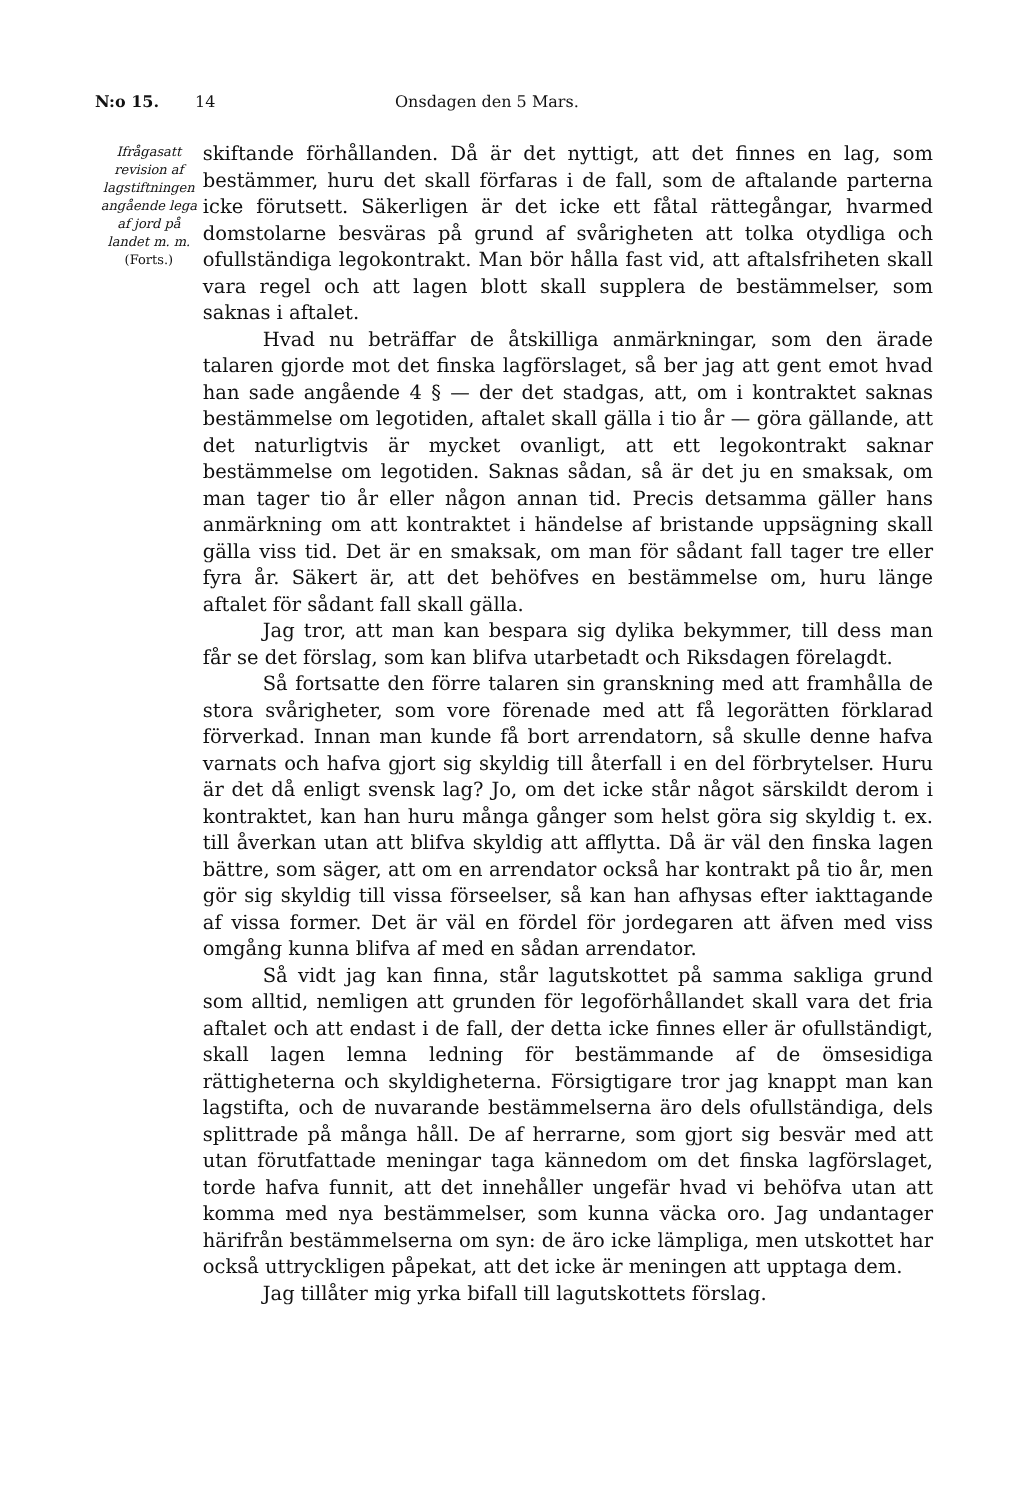N:o 15. 14 Onsdagen den 5 Mars.
Ifrågasatt revision af lagstiftningen angående lega af jord på landet m. m.
(Forts.)
skiftande förhållanden. Då är det nyttigt, att det finnes en lag, som bestämmer, huru det skall förfaras i de fall, som de aftalande parterna icke förutsett. Säkerligen är det icke ett fåtal rättegångar, hvarmed domstolarne besväras på grund af svårigheten att tolka otydliga och ofullständiga legokontrakt. Man bör hålla fast vid, att aftalsfriheten skall vara regel och att lagen blott skall supplera de bestämmelser, som saknas i aftalet.
Hvad nu beträffar de åtskilliga anmärkningar, som den ärade talaren gjorde mot det finska lagförslaget, så ber jag att gent emot hvad han sade angående 4 § — der det stadgas, att, om i kontraktet saknas bestämmelse om legotiden, aftalet skall gälla i tio år — göra gällande, att det naturligtvis är mycket ovanligt, att ett legokontrakt saknar bestämmelse om legotiden. Saknas sådan, så är det ju en smaksak, om man tager tio år eller någon annan tid. Precis detsamma gäller hans anmärkning om att kontraktet i händelse af bristande uppsägning skall gälla viss tid. Det är en smaksak, om man för sådant fall tager tre eller fyra år. Säkert är, att det behöfves en bestämmelse om, huru länge aftalet för sådant fall skall gälla.
Jag tror, att man kan bespara sig dylika bekymmer, till dess man får se det förslag, som kan blifva utarbetadt och Riksdagen förelagdt.
Så fortsatte den förre talaren sin granskning med att framhålla de stora svårigheter, som vore förenade med att få legorätten förklarad förverkad. Innan man kunde få bort arrendatorn, så skulle denne hafva varnats och hafva gjort sig skyldig till återfall i en del förbrytelser. Huru är det då enligt svensk lag? Jo, om det icke står något särskildt derom i kontraktet, kan han huru många gånger som helst göra sig skyldig t. ex. till åverkan utan att blifva skyldig att afflytta. Då är väl den finska lagen bättre, som säger, att om en arrendator också har kontrakt på tio år, men gör sig skyldig till vissa förseelser, så kan han afhysas efter iakttagande af vissa former. Det är väl en fördel för jordegaren att äfven med viss omgång kunna blifva af med en sådan arrendator.
Så vidt jag kan finna, står lagutskottet på samma sakliga grund som alltid, nemligen att grunden för legoförhållandet skall vara det fria aftalet och att endast i de fall, der detta icke finnes eller är ofullständigt, skall lagen lemna ledning för bestämmande af de ömsesidiga rättigheterna och skyldigheterna. Försigtigare tror jag knappt man kan lagstifta, och de nuvarande bestämmelserna äro dels ofullständiga, dels splittrade på många håll. De af herrarne, som gjort sig besvär med att utan förutfattade meningar taga kännedom om det finska lagförslaget, torde hafva funnit, att det innehåller ungefär hvad vi behöfva utan att komma med nya bestämmelser, som kunna väcka oro. Jag undantager härifrån bestämmelserna om syn: de äro icke lämpliga, men utskottet har också uttryckligen påpekat, att det icke är meningen att upptaga dem.
Jag tillåter mig yrka bifall till lagutskottets förslag.